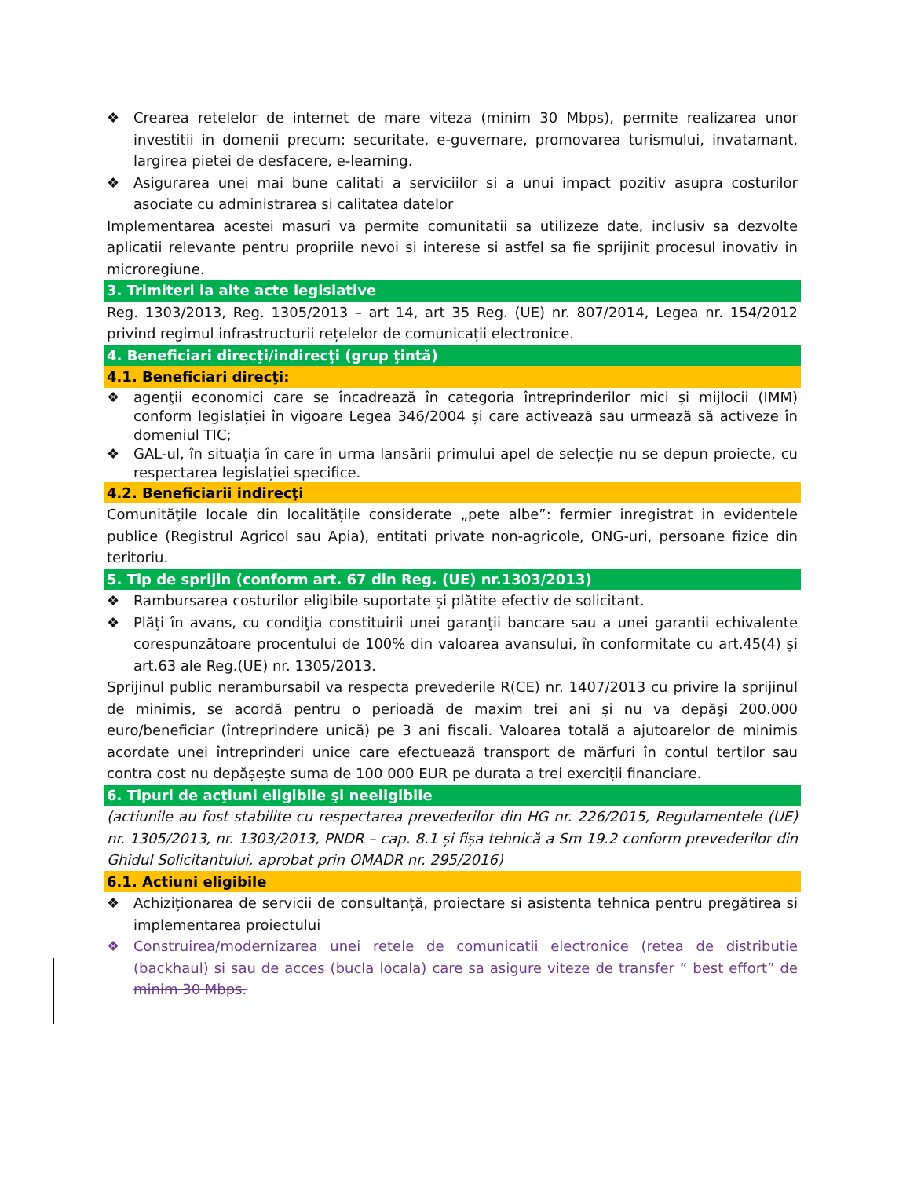❖ Crearea retelelor de internet de mare viteza (minim 30 Mbps), permite realizarea unor investitii in domenii precum: securitate, e-guvernare, promovarea turismului, invatamant, largirea pietei de desfacere, e-learning.
❖ Asigurarea unei mai bune calitati a serviciilor si a unui impact pozitiv asupra costurilor asociate cu administrarea si calitatea datelor
Implementarea acestei masuri va permite comunitatii sa utilizeze date, inclusiv sa dezvolte aplicatii relevante pentru propriile nevoi si interese si astfel sa fie sprijinit procesul inovativ in microregiune.
3. Trimiteri la alte acte legislative
Reg. 1303/2013, Reg. 1305/2013 – art 14, art 35 Reg. (UE) nr. 807/2014, Legea nr. 154/2012 privind regimul infrastructurii rețelelor de comunicații electronice.
4. Beneficiari direcţi/indirecţi (grup ţintă)
4.1. Beneficiari direcţi:
❖ agenţii economici care se încadrează în categoria întreprinderilor mici și mijlocii (IMM) conform legislației în vigoare Legea 346/2004 și care activează sau urmează să activeze în domeniul TIC;
❖ GAL-ul, în situația în care în urma lansării primului apel de selecție nu se depun proiecte, cu respectarea legislației specifice.
4.2. Beneficiarii indirecţi
Comunităţile locale din localitățile considerate „pete albe”: fermier inregistrat in evidentele publice (Registrul Agricol sau Apia), entitati private non-agricole, ONG-uri, persoane fizice din teritoriu.
5. Tip de sprijin (conform art. 67 din Reg. (UE) nr.1303/2013)
❖ Rambursarea costurilor eligibile suportate şi plătite efectiv de solicitant.
❖ Plăţi în avans, cu condiţia constituirii unei garanţii bancare sau a unei garantii echivalente corespunzătoare procentului de 100% din valoarea avansului, în conformitate cu art.45(4) şi art.63 ale Reg.(UE) nr. 1305/2013.
Sprijinul public nerambursabil va respecta prevederile R(CE) nr. 1407/2013 cu privire la sprijinul de minimis, se acordă pentru o perioadă de maxim trei ani și nu va depăşi 200.000 euro/beneficiar (întreprindere unică) pe 3 ani fiscali. Valoarea totală a ajutoarelor de minimis acordate unei întreprinderi unice care efectuează transport de mărfuri în contul terților sau contra cost nu depășește suma de 100 000 EUR pe durata a trei exerciții financiare.
6. Tipuri de acţiuni eligibile şi neeligibile
(actiunile au fost stabilite cu respectarea prevederilor din HG nr. 226/2015, Regulamentele (UE) nr. 1305/2013, nr. 1303/2013, PNDR – cap. 8.1 și fișa tehnică a Sm 19.2 conform prevederilor din Ghidul Solicitantului, aprobat prin OMADR nr. 295/2016)
6.1. Actiuni eligibile
❖ Achiziționarea de servicii de consultanță, proiectare si asistenta tehnica pentru pregătirea si implementarea proiectului
❖ Construirea/modernizarea unei retele de comunicatii electronice (retea de distributie (backhaul) si sau de acces (bucla locala) care sa asigure viteze de transfer “ best effort” de minim 30 Mbps.